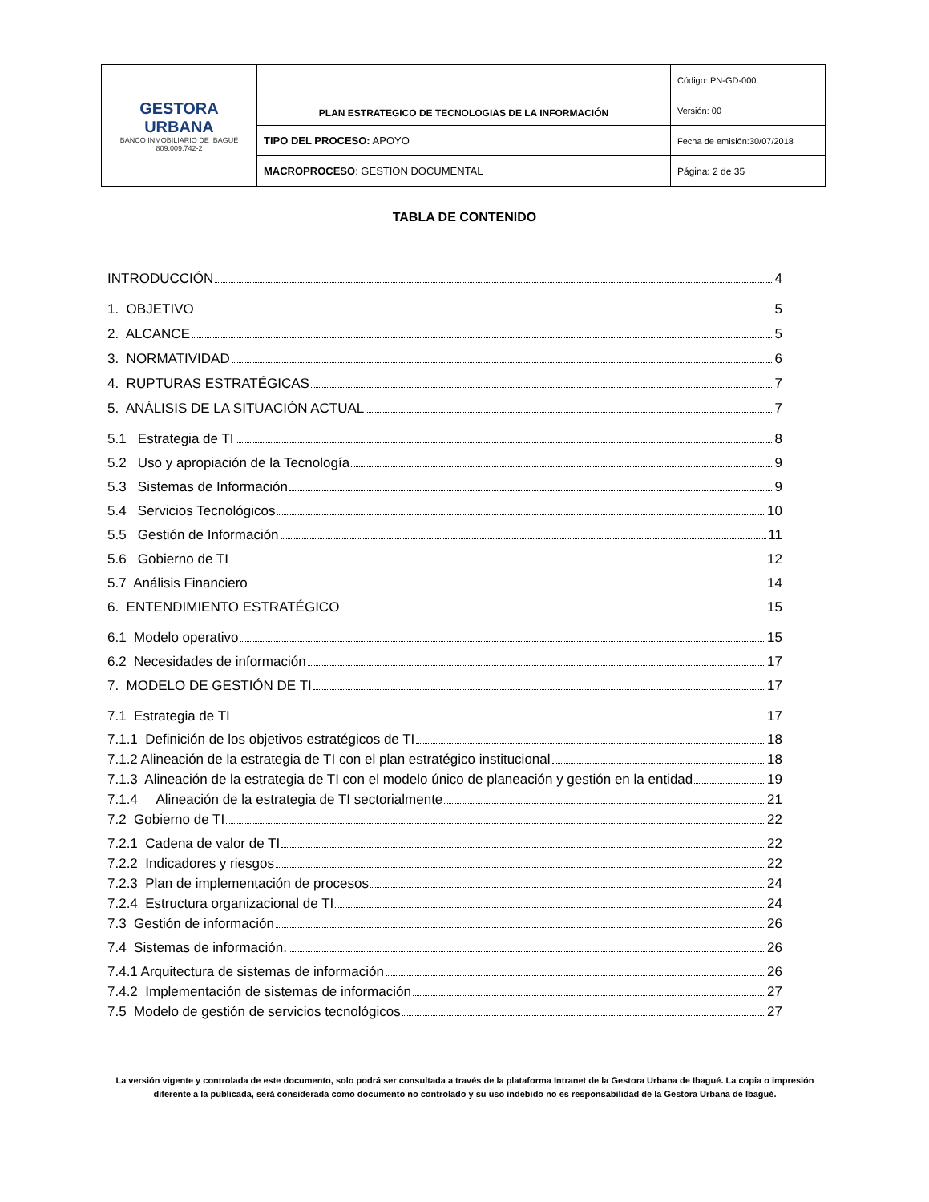| GESTORA URBANA BANCO INMOBILIARIO DE IBAGUÉ 809.009.742-2 | PLAN ESTRATEGICO DE TECNOLOGIAS DE LA INFORMACIÓN | Código: PN-GD-000 |
| | | Versión: 00 |
| | TIPO DEL PROCESO: APOYO | Fecha de emisión:30/07/2018 |
| | MACROPROCESO : GESTION DOCUMENTAL | Página: 2 de 35 |
TABLA DE CONTENIDO
INTRODUCCIÓN 4
1. OBJETIVO 5
2. ALCANCE 5
3. NORMATIVIDAD 6
4. RUPTURAS ESTRATÉGICAS 7
5. ANÁLISIS DE LA SITUACIÓN ACTUAL 7
5.1 Estrategia de TI 8
5.2 Uso y apropiación de la Tecnología 9
5.3 Sistemas de Información 9
5.4 Servicios Tecnológicos 10
5.5 Gestión de Información 11
5.6 Gobierno de TI 12
5.7 Análisis Financiero 14
6. ENTENDIMIENTO ESTRATÉGICO 15
6.1 Modelo operativo 15
6.2 Necesidades de información 17
7. MODELO DE GESTIÓN DE TI 17
7.1 Estrategia de TI 17
7.1.1 Definición de los objetivos estratégicos de TI 18
7.1.2 Alineación de la estrategia de TI con el plan estratégico institucional 18
7.1.3 Alineación de la estrategia de TI con el modelo único de planeación y gestión en la entidad 19
7.1.4 Alineación de la estrategia de TI sectorialmente 21
7.2 Gobierno de TI 22
7.2.1 Cadena de valor de TI 22
7.2.2 Indicadores y riesgos 22
7.2.3 Plan de implementación de procesos 24
7.2.4 Estructura organizacional de TI 24
7.3 Gestión de información 26
7.4 Sistemas de información. 26
7.4.1 Arquitectura de sistemas de información 26
7.4.2 Implementación de sistemas de información 27
7.5 Modelo de gestión de servicios tecnológicos 27
La versión vigente y controlada de este documento, solo podrá ser consultada a través de la plataforma Intranet de la Gestora Urbana de Ibagué. La copia o impresión diferente a la publicada, será considerada como documento no controlado y su uso indebido no es responsabilidad de la Gestora Urbana de Ibagué.